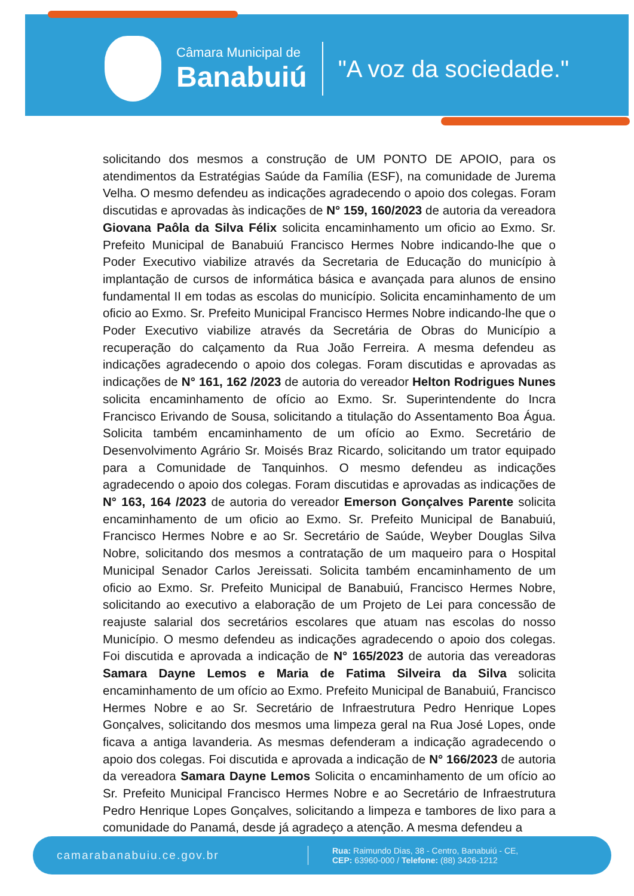Câmara Municipal de
Banabuiú
"A voz da sociedade."
solicitando dos mesmos a construção de UM PONTO DE APOIO, para os atendimentos da Estratégias Saúde da Família (ESF), na comunidade de Jurema Velha. O mesmo defendeu as indicações agradecendo o apoio dos colegas. Foram discutidas e aprovadas às indicações de N° 159, 160/2023 de autoria da vereadora Giovana Paôla da Silva Félix solicita encaminhamento um oficio ao Exmo. Sr. Prefeito Municipal de Banabuiú Francisco Hermes Nobre indicando-lhe que o Poder Executivo viabilize através da Secretaria de Educação do município à implantação de cursos de informática básica e avançada para alunos de ensino fundamental II em todas as escolas do município. Solicita encaminhamento de um oficio ao Exmo. Sr. Prefeito Municipal Francisco Hermes Nobre indicando-lhe que o Poder Executivo viabilize através da Secretária de Obras do Município a recuperação do calçamento da Rua João Ferreira. A mesma defendeu as indicações agradecendo o apoio dos colegas. Foram discutidas e aprovadas as indicações de N° 161, 162 /2023 de autoria do vereador Helton Rodrigues Nunes solicita encaminhamento de ofício ao Exmo. Sr. Superintendente do Incra Francisco Erivando de Sousa, solicitando a titulação do Assentamento Boa Água. Solicita também encaminhamento de um ofício ao Exmo. Secretário de Desenvolvimento Agrário Sr. Moisés Braz Ricardo, solicitando um trator equipado para a Comunidade de Tanquinhos. O mesmo defendeu as indicações agradecendo o apoio dos colegas. Foram discutidas e aprovadas as indicações de N° 163, 164 /2023 de autoria do vereador Emerson Gonçalves Parente solicita encaminhamento de um oficio ao Exmo. Sr. Prefeito Municipal de Banabuiú, Francisco Hermes Nobre e ao Sr. Secretário de Saúde, Weyber Douglas Silva Nobre, solicitando dos mesmos a contratação de um maqueiro para o Hospital Municipal Senador Carlos Jereissati. Solicita também encaminhamento de um oficio ao Exmo. Sr. Prefeito Municipal de Banabuiú, Francisco Hermes Nobre, solicitando ao executivo a elaboração de um Projeto de Lei para concessão de reajuste salarial dos secretários escolares que atuam nas escolas do nosso Município. O mesmo defendeu as indicações agradecendo o apoio dos colegas. Foi discutida e aprovada a indicação de N° 165/2023 de autoria das vereadoras Samara Dayne Lemos e Maria de Fatima Silveira da Silva solicita encaminhamento de um ofício ao Exmo. Prefeito Municipal de Banabuiú, Francisco Hermes Nobre e ao Sr. Secretário de Infraestrutura Pedro Henrique Lopes Gonçalves, solicitando dos mesmos uma limpeza geral na Rua José Lopes, onde ficava a antiga lavanderia. As mesmas defenderam a indicação agradecendo o apoio dos colegas. Foi discutida e aprovada a indicação de N° 166/2023 de autoria da vereadora Samara Dayne Lemos Solicita o encaminhamento de um ofício ao Sr. Prefeito Municipal Francisco Hermes Nobre e ao Secretário de Infraestrutura Pedro Henrique Lopes Gonçalves, solicitando a limpeza e tambores de lixo para a comunidade do Panamá, desde já agradeço a atenção. A mesma defendeu a
camarabanabuiu.ce.gov.br
Rua: Raimundo Dias, 38 - Centro, Banabuiú - CE,
CEP: 63960-000 / Telefone: (88) 3426-1212